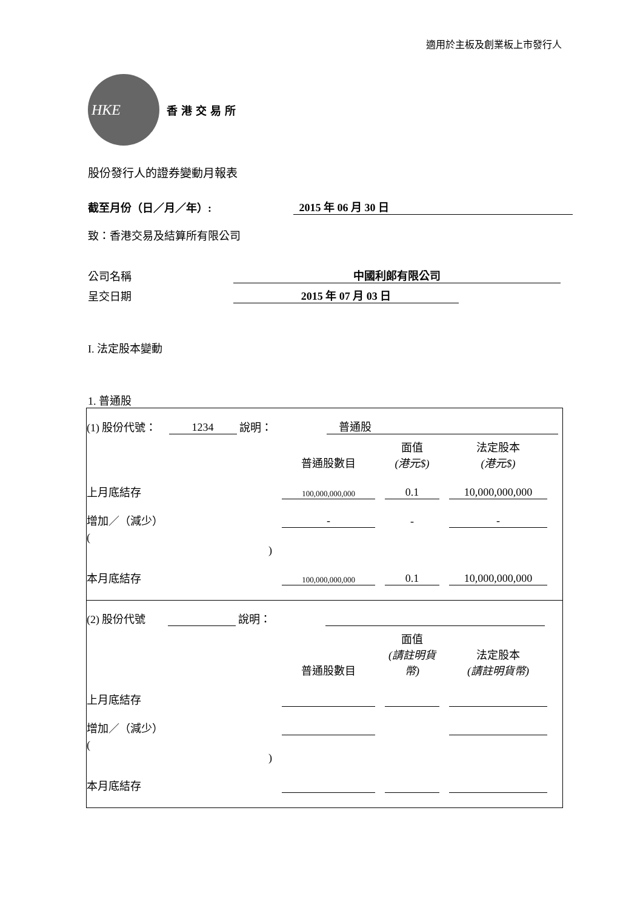適用於主板及創業板上市發行人
HKE
香港交易所
股份發行人的證券變動月報表
截至月份（日／月／年）:
2015 年 06 月 30 日
致：香港交易及結算所有限公司
公司名稱
中國利郎有限公司
呈交日期
2015 年 07 月 03 日
I. 法定股本變動
1. 普通股
(1) 股份代號： 1234 說明： 普通股
| | 普通股數目 | 面值 (港元$) | 法定股本 (港元$) |
| --- | --- | --- | --- |
| 上月底結存 | 100,000,000,000 | 0.1 | 10,000,000,000 |
| 增加／（減少） | - | - | - |
| ( ) | | | |
| 本月底結存 | 100,000,000,000 | 0.1 | 10,000,000,000 |
(2) 股份代號 說明：
| | 普通股數目 | 面值 (請註明貨幣) | 法定股本 (請註明貨幣) |
| --- | --- | --- | --- |
| 上月底結存 | | | |
| 增加／（減少） | | | |
| ( ) | | | |
| 本月底結存 | | | |